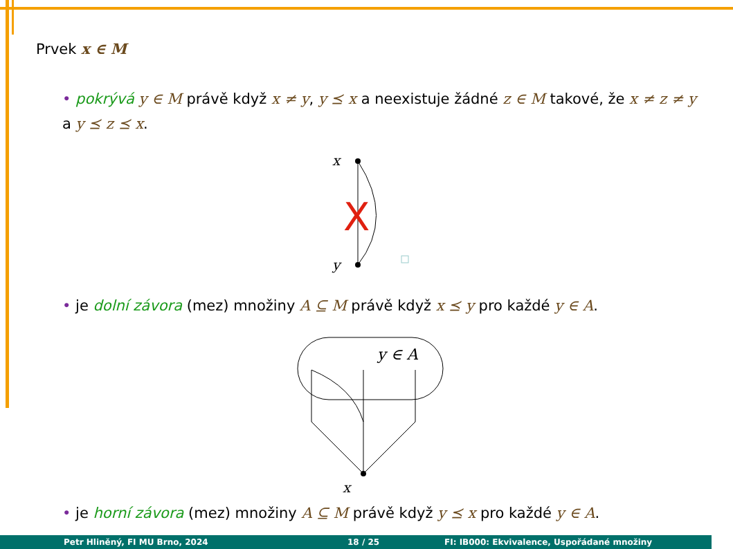Prvek x ∈ M
• pokrývá y ∈ M právě když x ≠ y, y ⪯ x a neexistuje žádné z ∈ M takové, že x ≠ z ≠ y a y ⪯ z ⪯ x.
x
y
X
• je dolní závora (mez) množiny A ⊆ M právě když x ⪯ y pro každé y ∈ A.
y ∈ A
x
• je horní závora (mez) množiny A ⊆ M právě když y ⪯ x pro každé y ∈ A.
Petr Hliněný, FI MU Brno, 2024 18 / 25 FI: IB000: Ekvivalence, Uspořádané množiny